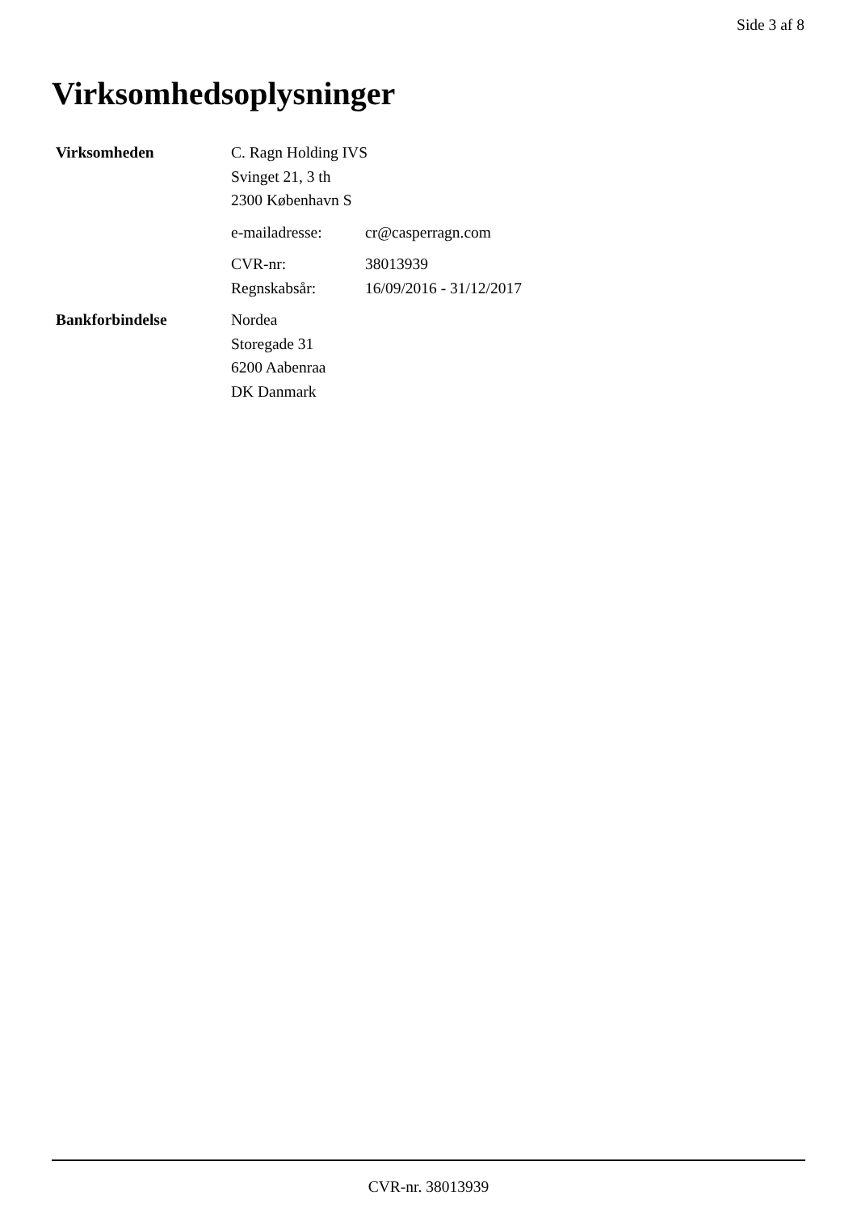Side 3 af 8
Virksomhedsoplysninger
| Virksomheden | C. Ragn Holding IVS Svinget 21, 3 th 2300 København S | |
| | e-mailadresse: | cr@casperragn.com |
| | CVR-nr: | 38013939 |
| | Regnskabsår: | 16/09/2016 - 31/12/2017 |
| Bankforbindelse | Nordea Storegade 31 6200 Aabenraa DK Danmark | |
CVR-nr. 38013939